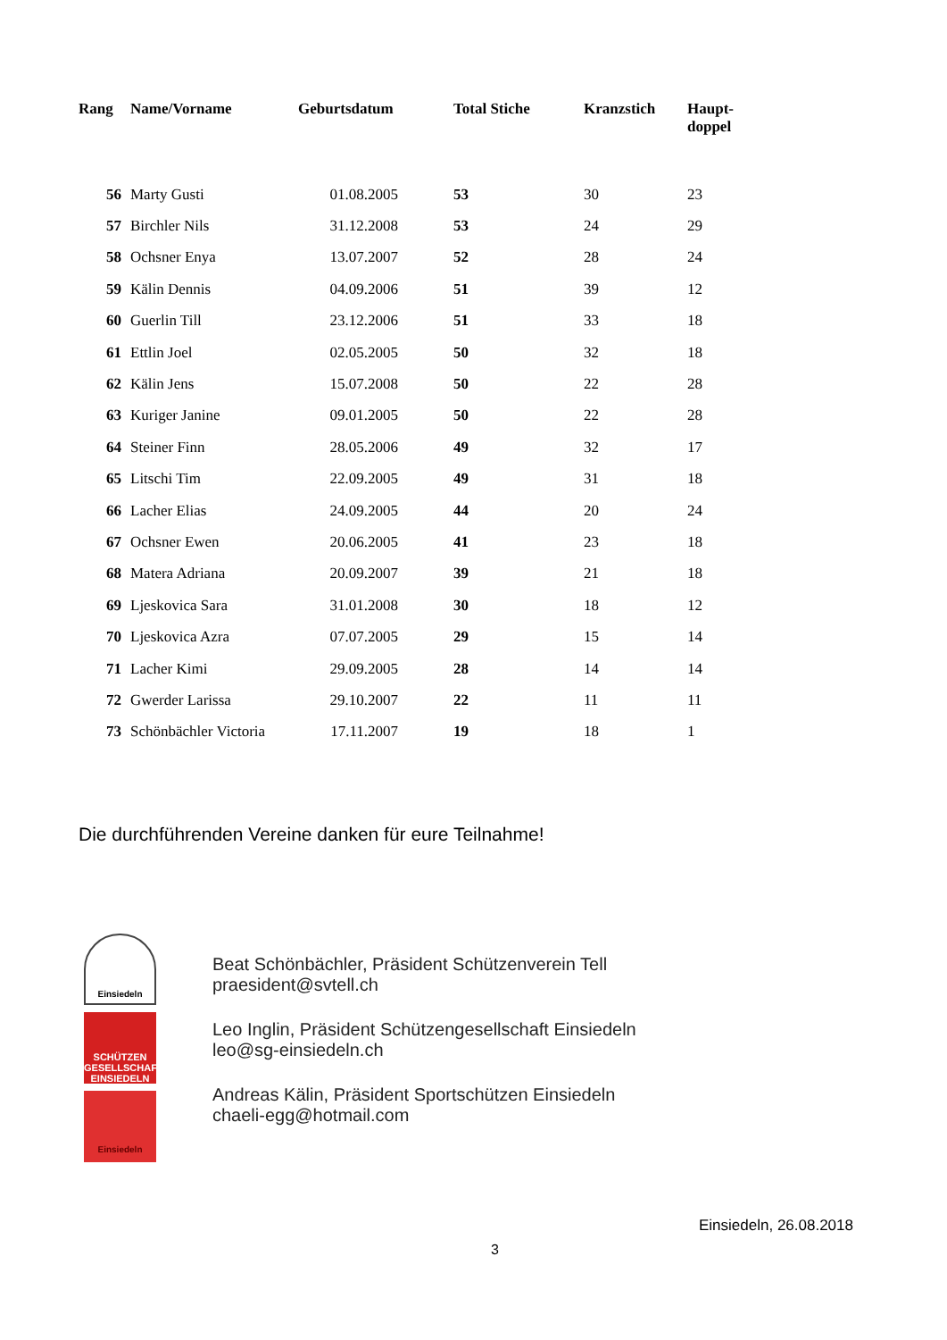| Rang | Name/Vorname | Geburtsdatum | Total Stiche | Kranzstich | Haupt- doppel |
| --- | --- | --- | --- | --- | --- |
| 56 | Marty Gusti | 01.08.2005 | 53 | 30 | 23 |
| 57 | Birchler Nils | 31.12.2008 | 53 | 24 | 29 |
| 58 | Ochsner Enya | 13.07.2007 | 52 | 28 | 24 |
| 59 | Kälin Dennis | 04.09.2006 | 51 | 39 | 12 |
| 60 | Guerlin Till | 23.12.2006 | 51 | 33 | 18 |
| 61 | Ettlin Joel | 02.05.2005 | 50 | 32 | 18 |
| 62 | Kälin Jens | 15.07.2008 | 50 | 22 | 28 |
| 63 | Kuriger Janine | 09.01.2005 | 50 | 22 | 28 |
| 64 | Steiner Finn | 28.05.2006 | 49 | 32 | 17 |
| 65 | Litschi Tim | 22.09.2005 | 49 | 31 | 18 |
| 66 | Lacher Elias | 24.09.2005 | 44 | 20 | 24 |
| 67 | Ochsner Ewen | 20.06.2005 | 41 | 23 | 18 |
| 68 | Matera Adriana | 20.09.2007 | 39 | 21 | 18 |
| 69 | Ljeskovica Sara | 31.01.2008 | 30 | 18 | 12 |
| 70 | Ljeskovica Azra | 07.07.2005 | 29 | 15 | 14 |
| 71 | Lacher Kimi | 29.09.2005 | 28 | 14 | 14 |
| 72 | Gwerder Larissa | 29.10.2007 | 22 | 11 | 11 |
| 73 | Schönbächler Victoria | 17.11.2007 | 19 | 18 | 1 |
Die durchführenden Vereine danken für eure Teilnahme!
Einsiedeln
SCHÜTZEN
GESELLSCHAFT
EINSIEDELN
Einsiedeln
Beat Schönbächler, Präsident Schützenverein Tell
praesident@svtell.ch
Leo Inglin, Präsident Schützengesellschaft Einsiedeln
leo@sg-einsiedeln.ch
Andreas Kälin, Präsident Sportschützen Einsiedeln
chaeli-egg@hotmail.com
Einsiedeln, 26.08.2018
3